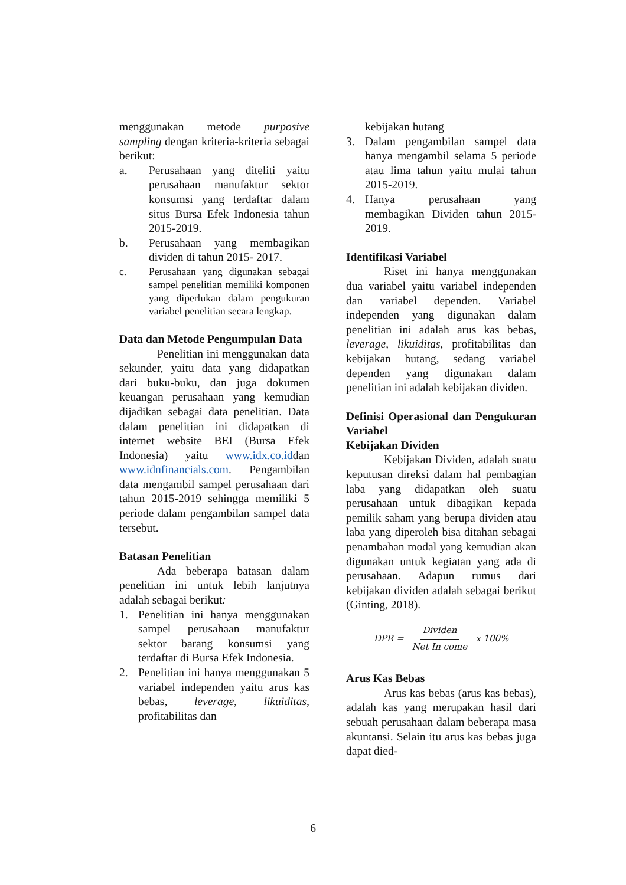menggunakan metode purposive sampling dengan kriteria-kriteria sebagai berikut:
a. Perusahaan yang diteliti yaitu perusahaan manufaktur sektor konsumsi yang terdaftar dalam situs Bursa Efek Indonesia tahun 2015-2019.
b. Perusahaan yang membagikan dividen di tahun 2015- 2017.
c. Perusahaan yang digunakan sebagai sampel penelitian memiliki komponen yang diperlukan dalam pengukuran variabel penelitian secara lengkap.
Data dan Metode Pengumpulan Data
Penelitian ini menggunakan data sekunder, yaitu data yang didapatkan dari buku-buku, dan juga dokumen keuangan perusahaan yang kemudian dijadikan sebagai data penelitian. Data dalam penelitian ini didapatkan di internet website BEI (Bursa Efek Indonesia) yaitu www.idx.co.iddan www.idnfinancials.com. Pengambilan data mengambil sampel perusahaan dari tahun 2015-2019 sehingga memiliki 5 periode dalam pengambilan sampel data tersebut.
Batasan Penelitian
Ada beberapa batasan dalam penelitian ini untuk lebih lanjutnya adalah sebagai berikut:
1. Penelitian ini hanya menggunakan sampel perusahaan manufaktur sektor barang konsumsi yang terdaftar di Bursa Efek Indonesia.
2. Penelitian ini hanya menggunakan 5 variabel independen yaitu arus kas bebas, leverage, likuiditas, profitabilitas dan
kebijakan hutang
3. Dalam pengambilan sampel data hanya mengambil selama 5 periode atau lima tahun yaitu mulai tahun 2015-2019.
4. Hanya perusahaan yang membagikan Dividen tahun 2015-2019.
Identifikasi Variabel
Riset ini hanya menggunakan dua variabel yaitu variabel independen dan variabel dependen. Variabel independen yang digunakan dalam penelitian ini adalah arus kas bebas, leverage, likuiditas, profitabilitas dan kebijakan hutang, sedang variabel dependen yang digunakan dalam penelitian ini adalah kebijakan dividen.
Definisi Operasional dan Pengukuran Variabel
Kebijakan Dividen
Kebijakan Dividen, adalah suatu keputusan direksi dalam hal pembagian laba yang didapatkan oleh suatu perusahaan untuk dibagikan kepada pemilik saham yang berupa dividen atau laba yang diperoleh bisa ditahan sebagai penambahan modal yang kemudian akan digunakan untuk kegiatan yang ada di perusahaan. Adapun rumus dari kebijakan dividen adalah sebagai berikut (Ginting, 2018).
DPR = Dividen Net In come x 100%
Arus Kas Bebas
Arus kas bebas (arus kas bebas), adalah kas yang merupakan hasil dari sebuah perusahaan dalam beberapa masa akuntansi. Selain itu arus kas bebas juga dapat died-
6